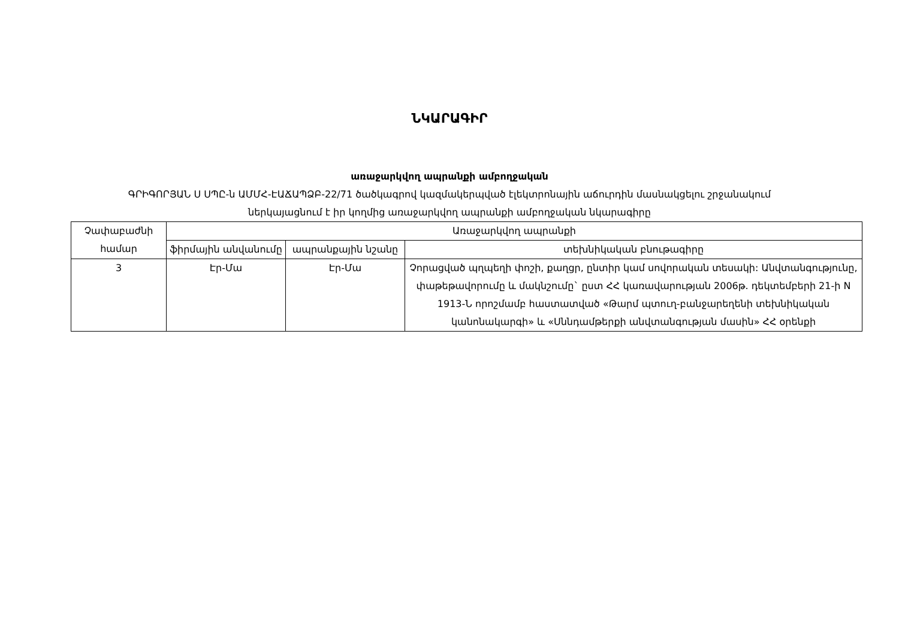ՆԿԱՐԱԳԻՐ
առաջարկվող ապրանքի ամբողջական
ԳՐԻԳՈՐՅԱՆ Ս ՍՊԸ-ն ԱՄՄՀ-ԷԱՃԱՊՁԲ-22/71 ծածկագրով կազմակերպված էլեկտրոնային աճուրդին մասնակցելու շրջանակում
ներկայացնում է իր կողմից առաջարկվող ապրանքի ամբողջական նկարագիրը
| Չափաբաժնի համար | Առաջարկվող ապրանքի | | |
| --- | --- | --- | --- |
| | ֆիրմային անվանումը | ապրանքային նշանը | տեխնիկական բնութագիրը |
| 3 | Էր-Մա | Էր-Մա | Չորացված պղպեղի փոշի, քաղցր, ընտիր կամ սովորական տեսակի: Անվտանգությունը, փաթեթավորումը և մակնշումը` ըստ ՀՀ կառավարության 2006թ. դեկտեմբերի 21-ի N 1913-Ն որոշմամբ հաստատված «Թարմ պտուղ-բանջարեղենի տեխնիկական կանոնակարգի» և «Սննդամթերքի անվտանգության մասին» ՀՀ օրենքի |